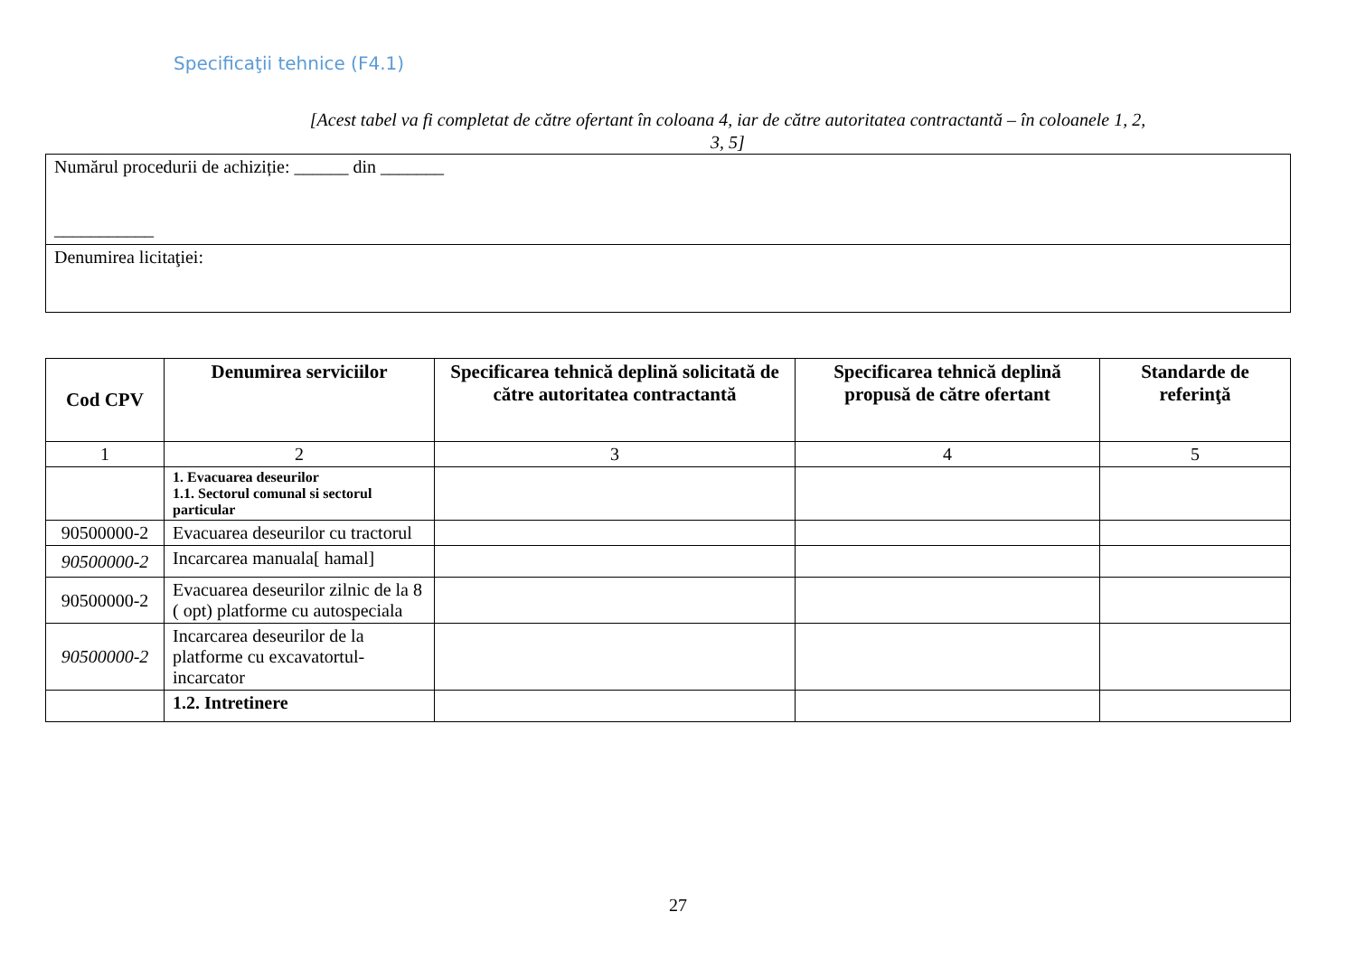Specificaţii tehnice (F4.1)
[Acest tabel va fi completat de către ofertant în coloana 4, iar de către autoritatea contractantă – în coloanele 1, 2, 3, 5]
| Numărul procedurii de achiziție: ______ din _______ ___________ |
| Denumirea licitaţiei: |
| Cod CPV | Denumirea serviciilor | Specificarea tehnică deplină solicitată de către autoritatea contractantă | Specificarea tehnică deplină propusă de către ofertant | Standarde de referinţă |
| --- | --- | --- | --- | --- |
| 1 | 2 | 3 | 4 | 5 |
| | 1. Evacuarea deseurilor 1.1. Sectorul comunal si sectorul particular | | | |
| 90500000-2 | Evacuarea deseurilor cu tractorul | | | |
| 90500000-2 | Incarcarea manuala[ hamal] | | | |
| 90500000-2 | Evacuarea deseurilor zilnic de la 8 ( opt) platforme cu autospeciala | | | |
| 90500000-2 | Incarcarea deseurilor de la platforme cu excavatortul-incarcator | | | |
| | 1.2. Intretinere | | | |
27